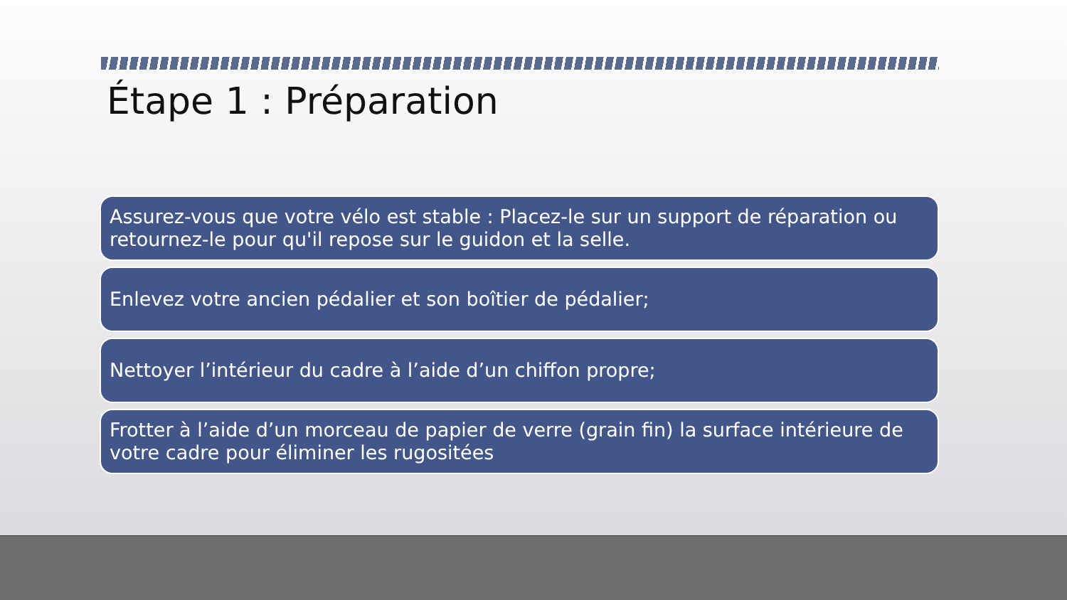Étape 1 : Préparation
Assurez-vous que votre vélo est stable : Placez-le sur un support de réparation ou retournez-le pour qu'il repose sur le guidon et la selle.
Enlevez votre ancien pédalier et son boîtier de pédalier;
Nettoyer l’intérieur du cadre à l’aide d’un chiffon propre;
Frotter à l’aide d’un morceau de papier de verre (grain fin) la surface intérieure de votre cadre pour éliminer les rugositées